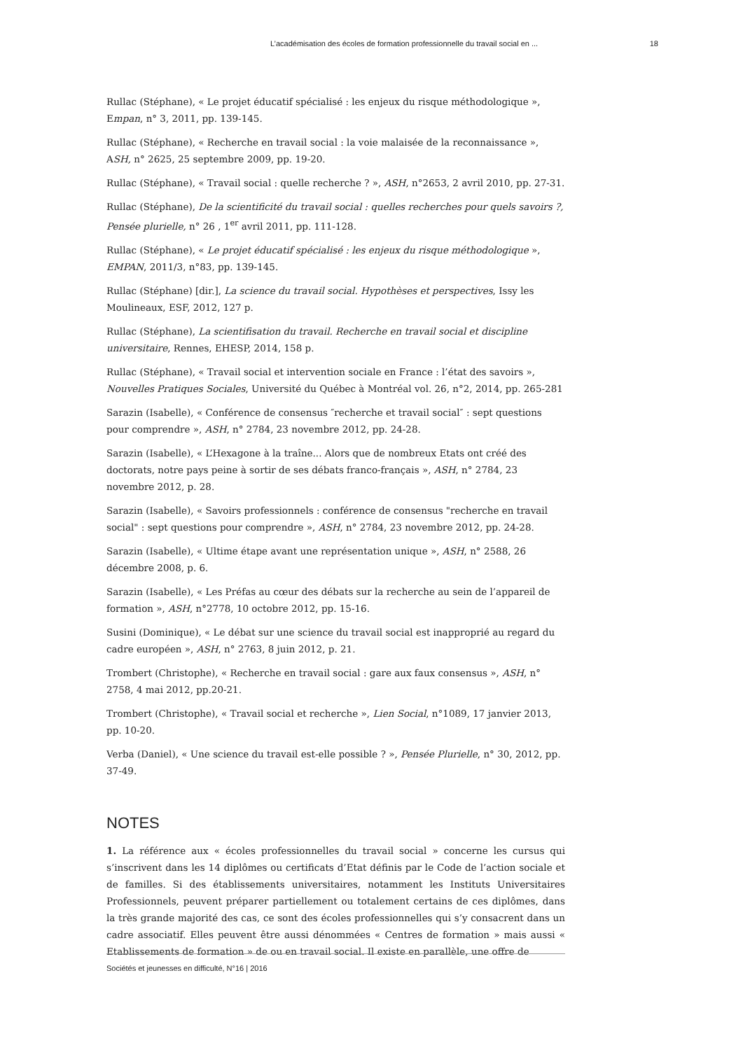L’académisation des écoles de formation professionnelle du travail social en ... 18
Rullac (Stéphane), « Le projet éducatif spécialisé : les enjeux du risque méthodologique », Empan, n° 3, 2011, pp. 139-145.
Rullac (Stéphane), « Recherche en travail social : la voie malaisée de la reconnaissance », ASH, n° 2625, 25 septembre 2009, pp. 19-20.
Rullac (Stéphane), « Travail social : quelle recherche ? », ASH, n°2653, 2 avril 2010, pp. 27-31.
Rullac (Stéphane), De la scientificité du travail social : quelles recherches pour quels savoirs ?, Pensée plurielle, n° 26 , 1<sup>er</sup> avril 2011, pp. 111-128.
Rullac (Stéphane), « Le projet éducatif spécialisé : les enjeux du risque méthodologique », EMPAN, 2011/3, n°83, pp. 139-145.
Rullac (Stéphane) [dir.], La science du travail social. Hypothèses et perspectives, Issy les Moulineaux, ESF, 2012, 127 p.
Rullac (Stéphane), La scientifisation du travail. Recherche en travail social et discipline universitaire, Rennes, EHESP, 2014, 158 p.
Rullac (Stéphane), « Travail social et intervention sociale en France : l’état des savoirs », Nouvelles Pratiques Sociales, Université du Québec à Montréal vol. 26, n°2, 2014, pp. 265-281
Sarazin (Isabelle), « Conférence de consensus ″recherche et travail social″ : sept questions pour comprendre », ASH, n° 2784, 23 novembre 2012, pp. 24-28.
Sarazin (Isabelle), « L’Hexagone à la traîne... Alors que de nombreux Etats ont créé des doctorats, notre pays peine à sortir de ses débats franco-français », ASH, n° 2784, 23 novembre 2012, p. 28.
Sarazin (Isabelle), « Savoirs professionnels : conférence de consensus "recherche en travail social" : sept questions pour comprendre », ASH, n° 2784, 23 novembre 2012, pp. 24-28.
Sarazin (Isabelle), « Ultime étape avant une représentation unique », ASH, n° 2588, 26 décembre 2008, p. 6.
Sarazin (Isabelle), « Les Préfas au cœur des débats sur la recherche au sein de l’appareil de formation », ASH, n°2778, 10 octobre 2012, pp. 15-16.
Susini (Dominique), « Le débat sur une science du travail social est inapproprié au regard du cadre européen », ASH, n° 2763, 8 juin 2012, p. 21.
Trombert (Christophe), « Recherche en travail social : gare aux faux consensus », ASH, n° 2758, 4 mai 2012, pp.20-21.
Trombert (Christophe), « Travail social et recherche », Lien Social, n°1089, 17 janvier 2013, pp. 10-20.
Verba (Daniel), « Une science du travail est-elle possible ? », Pensée Plurielle, n° 30, 2012, pp. 37-49.
NOTES
1. La référence aux « écoles professionnelles du travail social » concerne les cursus qui s’inscrivent dans les 14 diplômes ou certificats d’Etat définis par le Code de l’action sociale et de familles. Si des établissements universitaires, notamment les Instituts Universitaires Professionnels, peuvent préparer partiellement ou totalement certains de ces diplômes, dans la très grande majorité des cas, ce sont des écoles professionnelles qui s’y consacrent dans un cadre associatif. Elles peuvent être aussi dénommées « Centres de formation » mais aussi « Etablissements de formation » de ou en travail social. Il existe en parallèle, une offre de
Sociétés et jeunesses en difficulté, N°16 | 2016